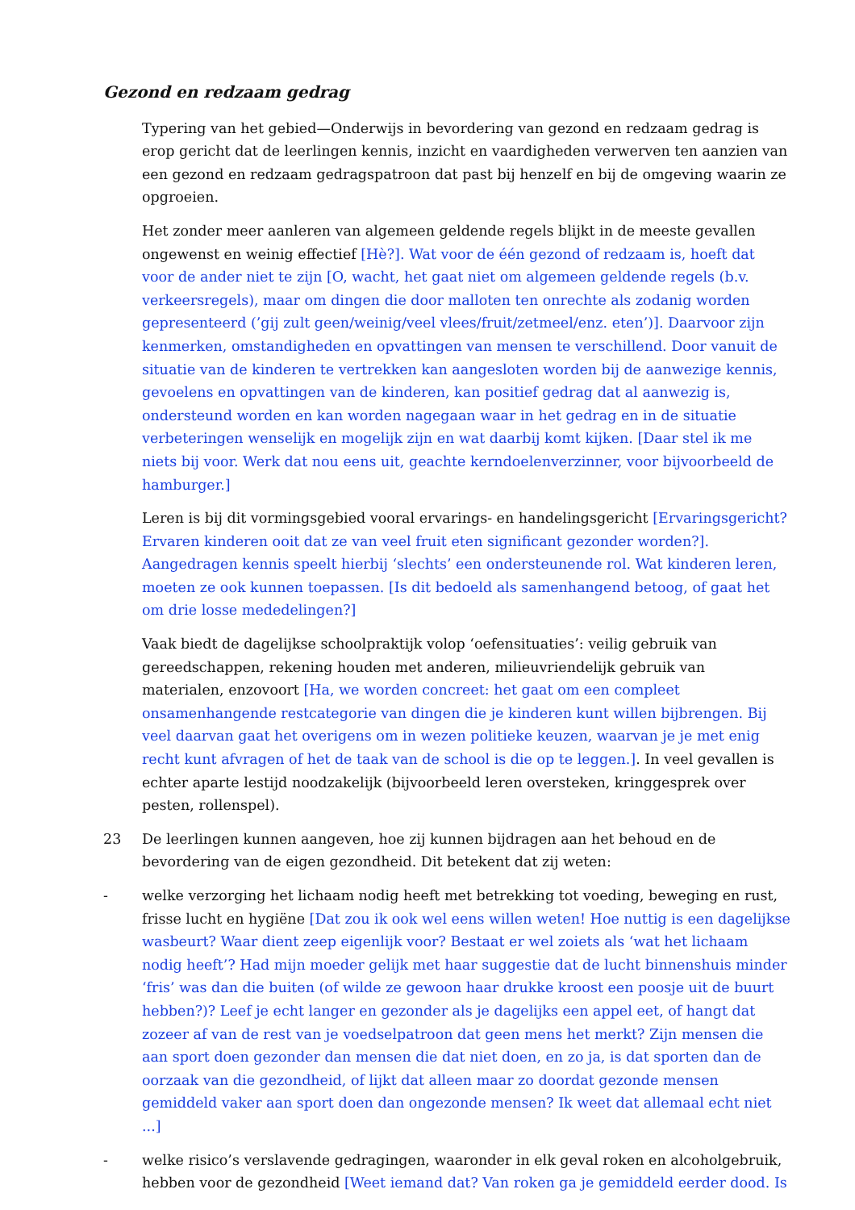Gezond en redzaam gedrag
Typering van het gebied—Onderwijs in bevordering van gezond en redzaam gedrag is erop gericht dat de leerlingen kennis, inzicht en vaardigheden verwerven ten aanzien van een gezond en redzaam gedragspatroon dat past bij henzelf en bij de omgeving waarin ze opgroeien.
Het zonder meer aanleren van algemeen geldende regels blijkt in de meeste gevallen ongewenst en weinig effectief [Hè?]. Wat voor de één gezond of redzaam is, hoeft dat voor de ander niet te zijn [O, wacht, het gaat niet om algemeen geldende regels (b.v. verkeersregels), maar om dingen die door malloten ten onrechte als zodanig worden gepresenteerd (’gij zult geen/weinig/veel vlees/fruit/zetmeel/enz. eten’)]. Daarvoor zijn kenmerken, omstandigheden en opvattingen van mensen te verschillend. Door vanuit de situatie van de kinderen te vertrekken kan aangesloten worden bij de aanwezige kennis, gevoelens en opvattingen van de kinderen, kan positief gedrag dat al aanwezig is, ondersteund worden en kan worden nagegaan waar in het gedrag en in de situatie verbeteringen wenselijk en mogelijk zijn en wat daarbij komt kijken. [Daar stel ik me niets bij voor. Werk dat nou eens uit, geachte kerndoelenverzinner, voor bijvoorbeeld de hamburger.]
Leren is bij dit vormingsgebied vooral ervarings- en handelingsgericht [Ervaringsgericht? Ervaren kinderen ooit dat ze van veel fruit eten significant gezonder worden?]. Aangedragen kennis speelt hierbij ‘slechts’ een ondersteunende rol. Wat kinderen leren, moeten ze ook kunnen toepassen. [Is dit bedoeld als samenhangend betoog, of gaat het om drie losse mededelingen?]
Vaak biedt de dagelijkse schoolpraktijk volop ‘oefensituaties’: veilig gebruik van gereedschappen, rekening houden met anderen, milieuvriendelijk gebruik van materialen, enzovoort [Ha, we worden concreet: het gaat om een compleet onsamenhangende restcategorie van dingen die je kinderen kunt willen bijbrengen. Bij veel daarvan gaat het overigens om in wezen politieke keuzen, waarvan je je met enig recht kunt afvragen of het de taak van de school is die op te leggen.]. In veel gevallen is echter aparte lestijd noodzakelijk (bijvoorbeeld leren oversteken, kringgesprek over pesten, rollenspel).
23 De leerlingen kunnen aangeven, hoe zij kunnen bijdragen aan het behoud en de bevordering van de eigen gezondheid. Dit betekent dat zij weten:
- welke verzorging het lichaam nodig heeft met betrekking tot voeding, beweging en rust, frisse lucht en hygiëne [Dat zou ik ook wel eens willen weten! Hoe nuttig is een dagelijkse wasbeurt? Waar dient zeep eigenlijk voor? Bestaat er wel zoiets als ‘wat het lichaam nodig heeft’? Had mijn moeder gelijk met haar suggestie dat de lucht binnenshuis minder ‘fris’ was dan die buiten (of wilde ze gewoon haar drukke kroost een poosje uit de buurt hebben?)? Leef je echt langer en gezonder als je dagelijks een appel eet, of hangt dat zozeer af van de rest van je voedselpatroon dat geen mens het merkt? Zijn mensen die aan sport doen gezonder dan mensen die dat niet doen, en zo ja, is dat sporten dan de oorzaak van die gezondheid, of lijkt dat alleen maar zo doordat gezonde mensen gemiddeld vaker aan sport doen dan ongezonde mensen? Ik weet dat allemaal echt niet ...]
- welke risico’s verslavende gedragingen, waaronder in elk geval roken en alcoholgebruik, hebben voor de gezondheid [Weet iemand dat? Van roken ga je gemiddeld eerder dood. Is